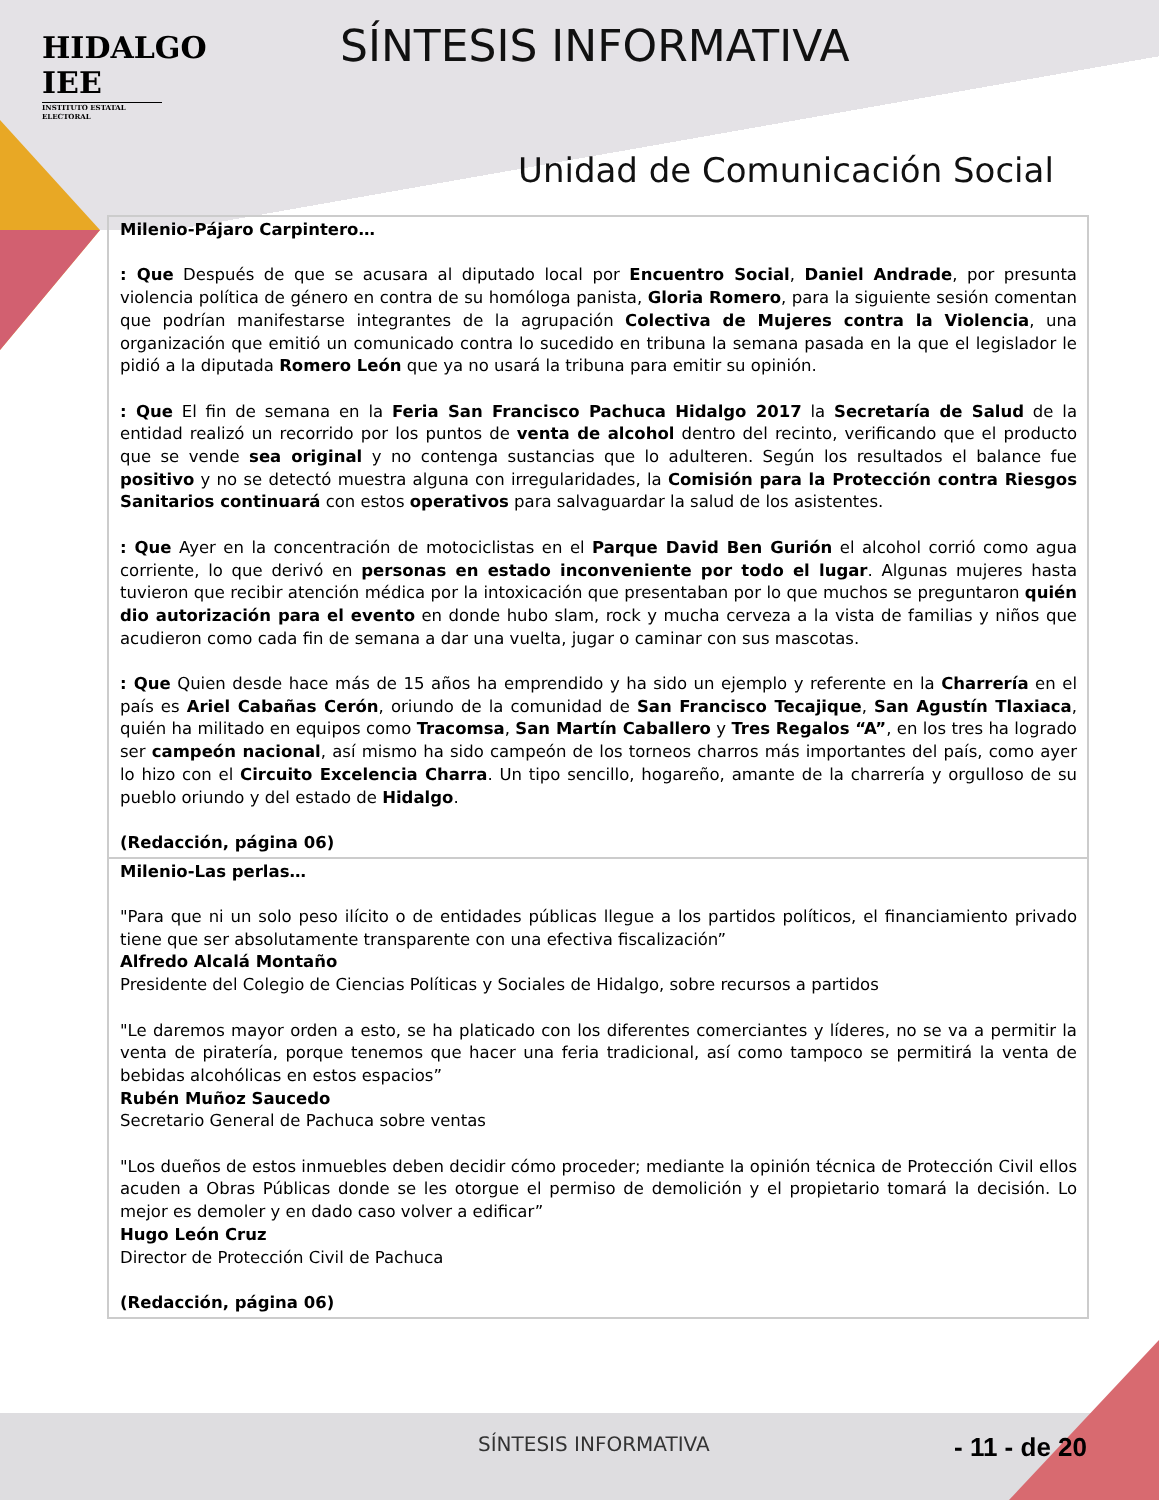HIDALGO
IEE
INSTITUTO ESTATAL ELECTORAL
SÍNTESIS INFORMATIVA
Unidad de Comunicación Social
| Milenio-Pájaro Carpintero… : Que Después de que se acusara al diputado local por Encuentro Social , Daniel Andrade , por presunta violencia política de género en contra de su homóloga panista, Gloria Romero , para la siguiente sesión comentan que podrían manifestarse integrantes de la agrupación Colectiva de Mujeres contra la Violencia , una organización que emitió un comunicado contra lo sucedido en tribuna la semana pasada en la que el legislador le pidió a la diputada Romero León que ya no usará la tribuna para emitir su opinión. : Que El fin de semana en la Feria San Francisco Pachuca Hidalgo 2017 la Secretaría de Salud de la entidad realizó un recorrido por los puntos de venta de alcohol dentro del recinto, verificando que el producto que se vende sea original y no contenga sustancias que lo adulteren. Según los resultados el balance fue positivo y no se detectó muestra alguna con irregularidades, la Comisión para la Protección contra Riesgos Sanitarios continuará con estos operativos para salvaguardar la salud de los asistentes. : Que Ayer en la concentración de motociclistas en el Parque David Ben Gurión el alcohol corrió como agua corriente, lo que derivó en personas en estado inconveniente por todo el lugar . Algunas mujeres hasta tuvieron que recibir atención médica por la intoxicación que presentaban por lo que muchos se preguntaron quién dio autorización para el evento en donde hubo slam, rock y mucha cerveza a la vista de familias y niños que acudieron como cada fin de semana a dar una vuelta, jugar o caminar con sus mascotas. : Que Quien desde hace más de 15 años ha emprendido y ha sido un ejemplo y referente en la Charrería en el país es Ariel Cabañas Cerón , oriundo de la comunidad de San Francisco Tecajique , San Agustín Tlaxiaca , quién ha militado en equipos como Tracomsa , San Martín Caballero y Tres Regalos “A” , en los tres ha logrado ser campeón nacional , así mismo ha sido campeón de los torneos charros más importantes del país, como ayer lo hizo con el Circuito Excelencia Charra . Un tipo sencillo, hogareño, amante de la charrería y orgulloso de su pueblo oriundo y del estado de Hidalgo . (Redacción, página 06) |
| Milenio-Las perlas… "Para que ni un solo peso ilícito o de entidades públicas llegue a los partidos políticos, el financiamiento privado tiene que ser absolutamente transparente con una efectiva fiscalización” Alfredo Alcalá Montaño Presidente del Colegio de Ciencias Políticas y Sociales de Hidalgo, sobre recursos a partidos "Le daremos mayor orden a esto, se ha platicado con los diferentes comerciantes y líderes, no se va a permitir la venta de piratería, porque tenemos que hacer una feria tradicional, así como tampoco se permitirá la venta de bebidas alcohólicas en estos espacios” Rubén Muñoz Saucedo Secretario General de Pachuca sobre ventas "Los dueños de estos inmuebles deben decidir cómo proceder; mediante la opinión técnica de Protección Civil ellos acuden a Obras Públicas donde se les otorgue el permiso de demolición y el propietario tomará la decisión. Lo mejor es demoler y en dado caso volver a edificar” Hugo León Cruz Director de Protección Civil de Pachuca (Redacción, página 06) |
SÍNTESIS INFORMATIVA - 11 - de 20